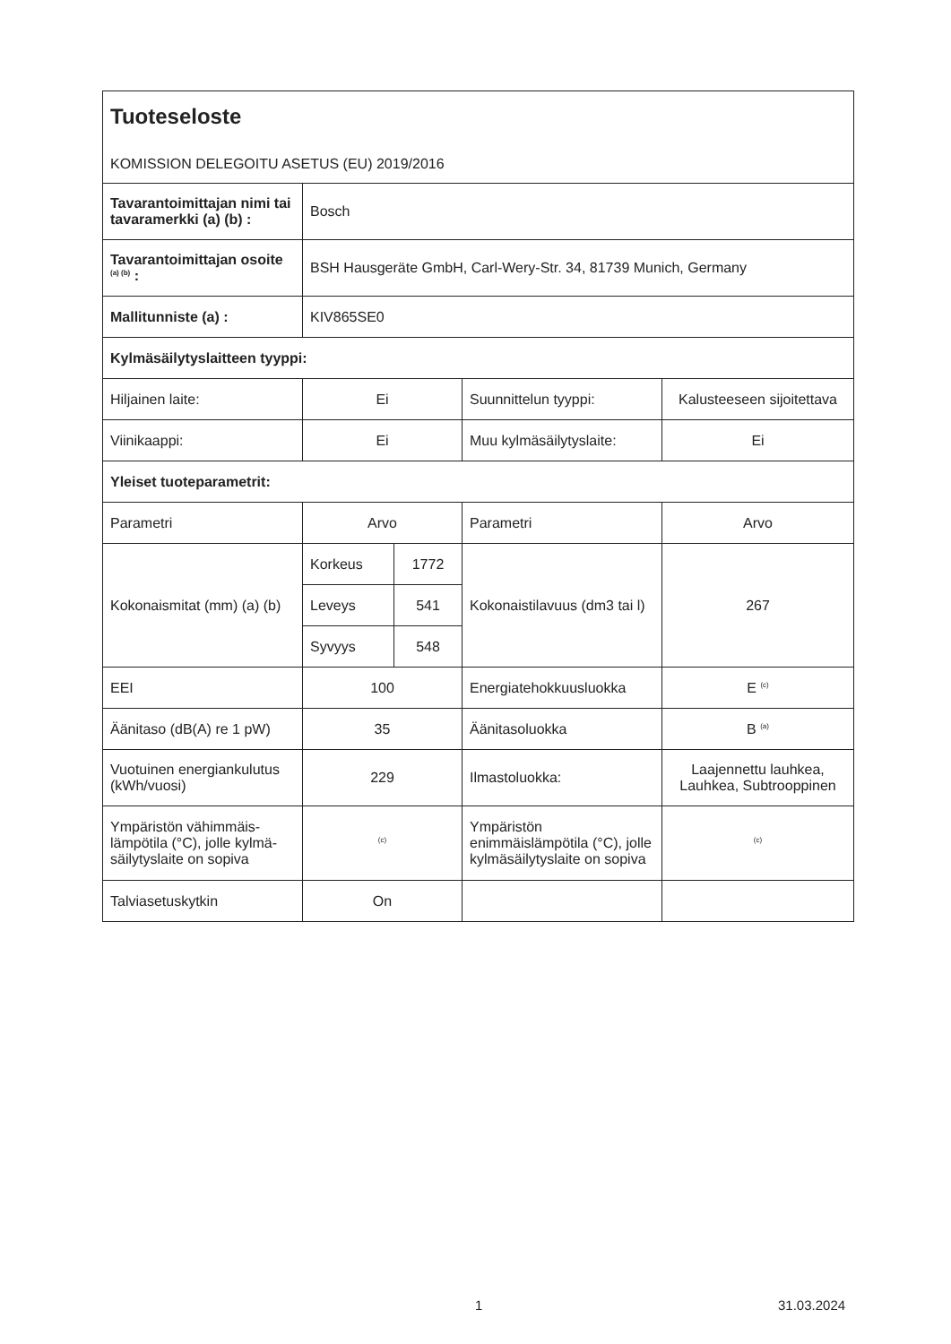Tuoteseloste
KOMISSION DELEGOITU ASETUS (EU) 2019/2016
| Tavarantoimittajan nimi tai tavaramerkki (a) (b) : | Bosch | | | |
| Tavarantoimittajan osoite <sup>(a) (b)</sup> : | BSH Hausgeräte GmbH, Carl-Wery-Str. 34, 81739 Munich, Germany | | | |
| Mallitunniste (a) : | KIV865SE0 | | | |
| Kylmäsäilytyslaitteen tyyppi: | | | | |
| Hiljainen laite: | Ei | | Suunnittelun tyyppi: | Kalusteeseen sijoitettava |
| Viinikaappi: | Ei | | Muu kylmäsäilytyslaite: | Ei |
| Yleiset tuoteparametrit: | | | | |
| Parametri | Arvo | | Parametri | Arvo |
| Kokonaismitat (mm) (a) (b) | Korkeus | 1772 | Kokonaistilavuus (dm3 tai l) | 267 |
| | Leveys | 541 | | |
| | Syvyys | 548 | | |
| EEI | 100 | | Energiatehokkuusluokka | E <sup>(c)</sup> |
| Äänitaso (dB(A) re 1 pW) | 35 | | Äänitasoluokka | B <sup>(a)</sup> |
| Vuotuinen energiankulutus (kWh/vuosi) | 229 | | Ilmastoluokka: | Laajennettu lauhkea, Lauhkea, Subtrooppinen |
| Ympäristön vähimmäis-lämpötila (°C), jolle kylmä-säilytyslaite on sopiva | <sup>(c)</sup> | | Ympäristön enimmäislämpötila (°C), jolle kylmäsäilytyslaite on sopiva | <sup>(c)</sup> |
| Talviasetuskytkin | On | | | |
1 31.03.2024